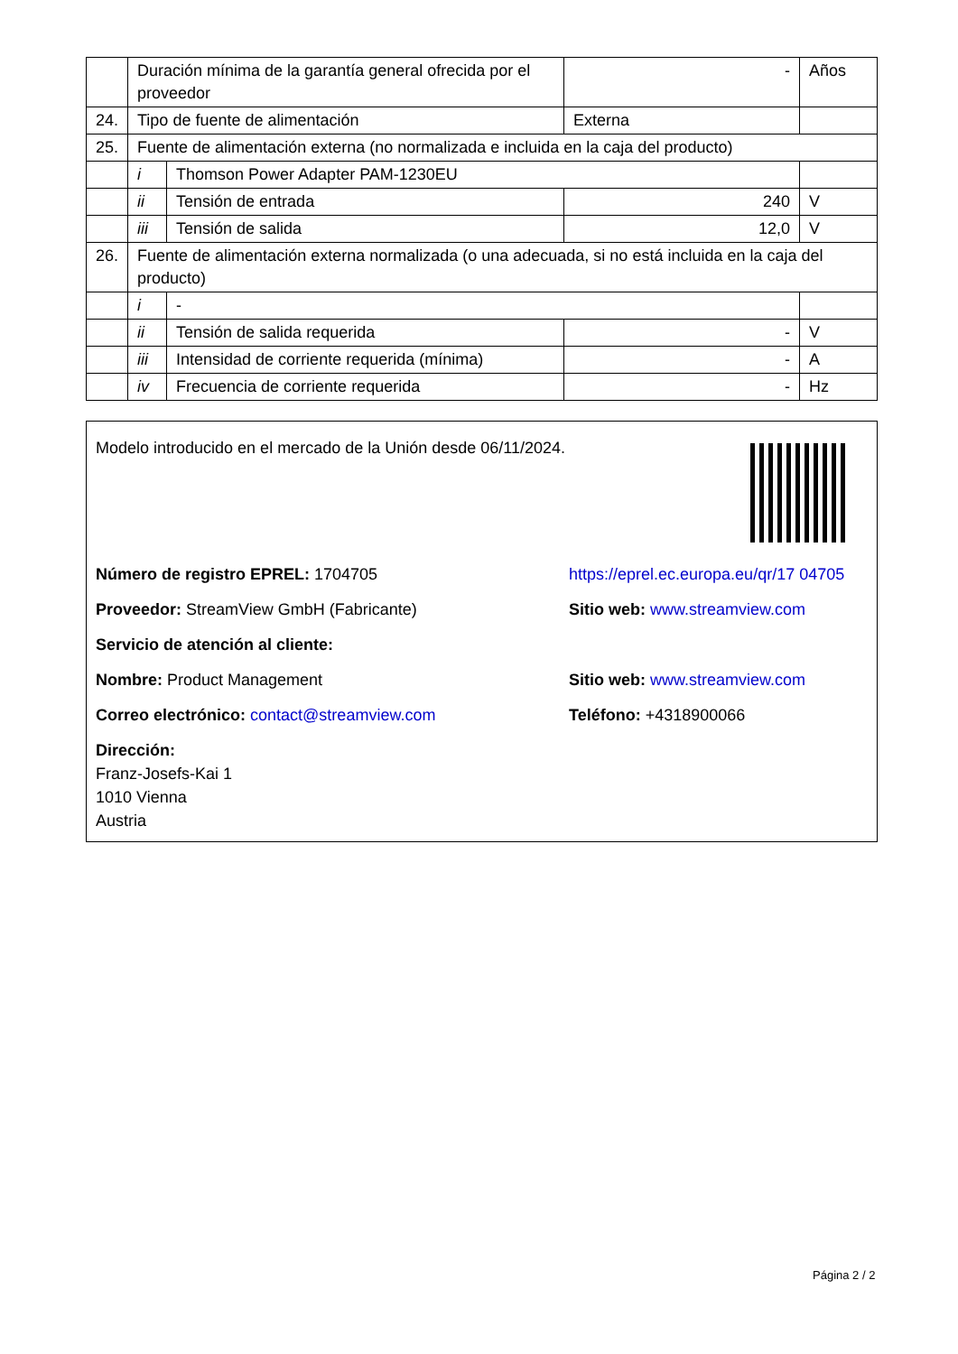| | Duración mínima de la garantía general ofrecida por el proveedor | | - | Años |
| 24. | Tipo de fuente de alimentación | | Externa | |
| 25. | Fuente de alimentación externa (no normalizada e incluida en la caja del producto) | | | |
| | i | Thomson Power Adapter PAM-1230EU | | |
| | ii | Tensión de entrada | 240 | V |
| | iii | Tensión de salida | 12,0 | V |
| 26. | Fuente de alimentación externa normalizada (o una adecuada, si no está incluida en la caja del producto) | | | |
| | i | - | | |
| | ii | Tensión de salida requerida | - | V |
| | iii | Intensidad de corriente requerida (mínima) | - | A |
| | iv | Frecuencia de corriente requerida | - | Hz |
Modelo introducido en el mercado de la Unión desde 06/11/2024.
Número de registro EPREL: 1704705 https://eprel.ec.europa.eu/qr/17 04705
Proveedor: StreamView GmbH (Fabricante) Sitio web: www.streamview.com
Servicio de atención al cliente:
Nombre: Product Management Sitio web: www.streamview.com
Correo electrónico: contact@streamview.com Teléfono: +4318900066
Dirección:
Franz-Josefs-Kai 1
1010 Vienna
Austria
Página 2 / 2